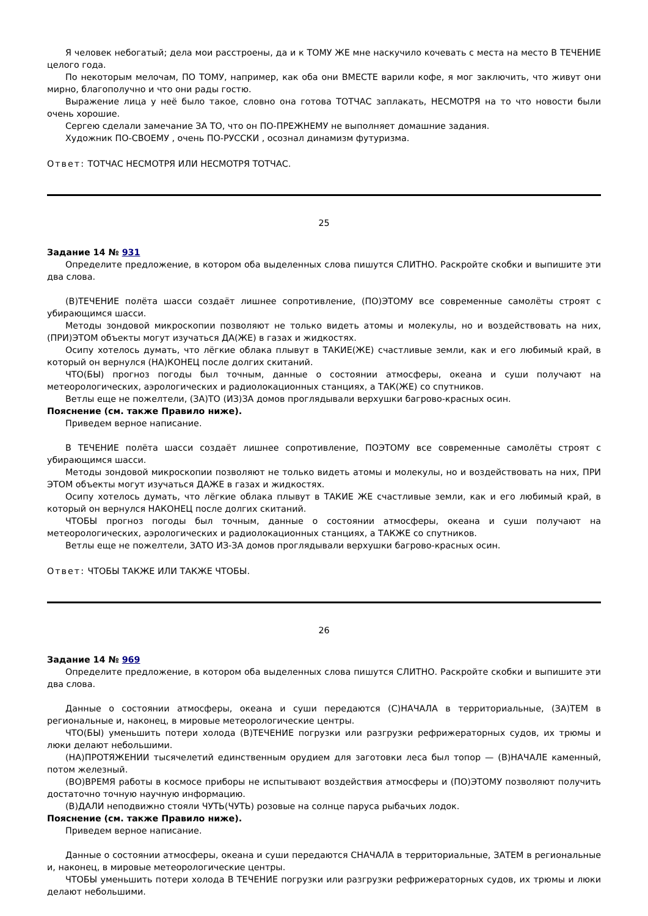Я человек небогатый; дела мои расстроены, да и к ТОМУ ЖЕ мне наскучило кочевать с места на место В ТЕЧЕНИЕ целого года.
По некоторым мелочам, ПО ТОМУ, например, как оба они ВМЕСТЕ варили кофе, я мог заключить, что живут они мирно, благополучно и что они рады гостю.
Выражение лица у неё было такое, словно она готова ТОТЧАС заплакать, НЕСМОТРЯ на то что новости были очень хорошие.
Сергею сделали замечание ЗА ТО, что он ПО-ПРЕЖНЕМУ не выполняет домашние задания.
Художник ПО-СВОЕМУ , очень ПО-РУССКИ , осознал динамизм футуризма.
Ответ: ТОТЧАС НЕСМОТРЯ ИЛИ НЕСМОТРЯ ТОТЧАС.
25
Задание 14 № 931
Определите предложение, в котором оба выделенных слова пишутся СЛИТНО. Раскройте скобки и выпишите эти два слова.
(В)ТЕЧЕНИЕ полёта шасси создаёт лишнее сопротивление, (ПО)ЭТОМУ все современные самолёты строят с убирающимся шасси.
Методы зондовой микроскопии позволяют не только видеть атомы и молекулы, но и воздействовать на них, (ПРИ)ЭТОМ объекты могут изучаться ДА(ЖЕ) в газах и жидкостях.
Осипу хотелось думать, что лёгкие облака плывут в ТАКИЕ(ЖЕ) счастливые земли, как и его любимый край, в который он вернулся (НА)КОНЕЦ после долгих скитаний.
ЧТО(БЫ) прогноз погоды был точным, данные о состоянии атмосферы, океана и суши получают на метеорологических, аэрологических и радиолокационных станциях, а ТАК(ЖЕ) со спутников.
Ветлы еще не пожелтели, (ЗА)ТО (ИЗ)ЗА домов проглядывали верхушки багрово-красных осин.
Пояснение (см. также Правило ниже).
Приведем верное написание.
В ТЕЧЕНИЕ полёта шасси создаёт лишнее сопротивление, ПОЭТОМУ все современные самолёты строят с убирающимся шасси.
Методы зондовой микроскопии позволяют не только видеть атомы и молекулы, но и воздействовать на них, ПРИ ЭТОМ объекты могут изучаться ДАЖЕ в газах и жидкостях.
Осипу хотелось думать, что лёгкие облака плывут в ТАКИЕ ЖЕ счастливые земли, как и его любимый край, в который он вернулся НАКОНЕЦ после долгих скитаний.
ЧТОБЫ прогноз погоды был точным, данные о состоянии атмосферы, океана и суши получают на метеорологических, аэрологических и радиолокационных станциях, а ТАКЖЕ со спутников.
Ветлы еще не пожелтели, ЗАТО ИЗ-ЗА домов проглядывали верхушки багрово-красных осин.
Ответ: ЧТОБЫ ТАКЖЕ ИЛИ ТАКЖЕ ЧТОБЫ.
26
Задание 14 № 969
Определите предложение, в котором оба выделенных слова пишутся СЛИТНО. Раскройте скобки и выпишите эти два слова.
Данные о состоянии атмосферы, океана и суши передаются (С)НАЧАЛА в территориальные, (ЗА)ТЕМ в региональные и, наконец, в мировые метеорологические центры.
ЧТО(БЫ) уменьшить потери холода (В)ТЕЧЕНИЕ погрузки или разгрузки рефрижераторных судов, их трюмы и люки делают небольшими.
(НА)ПРОТЯЖЕНИИ тысячелетий единственным орудием для заготовки леса был топор — (В)НАЧАЛЕ каменный, потом железный.
(ВО)ВРЕМЯ работы в космосе приборы не испытывают воздействия атмосферы и (ПО)ЭТОМУ позволяют получить достаточно точную научную информацию.
(В)ДАЛИ неподвижно стояли ЧУТЬ(ЧУТЬ) розовые на солнце паруса рыбачьих лодок.
Пояснение (см. также Правило ниже).
Приведем верное написание.
Данные о состоянии атмосферы, океана и суши передаются СНАЧАЛА в территориальные, ЗАТЕМ в региональные и, наконец, в мировые метеорологические центры.
ЧТОБЫ уменьшить потери холода В ТЕЧЕНИЕ погрузки или разгрузки рефрижераторных судов, их трюмы и люки делают небольшими.